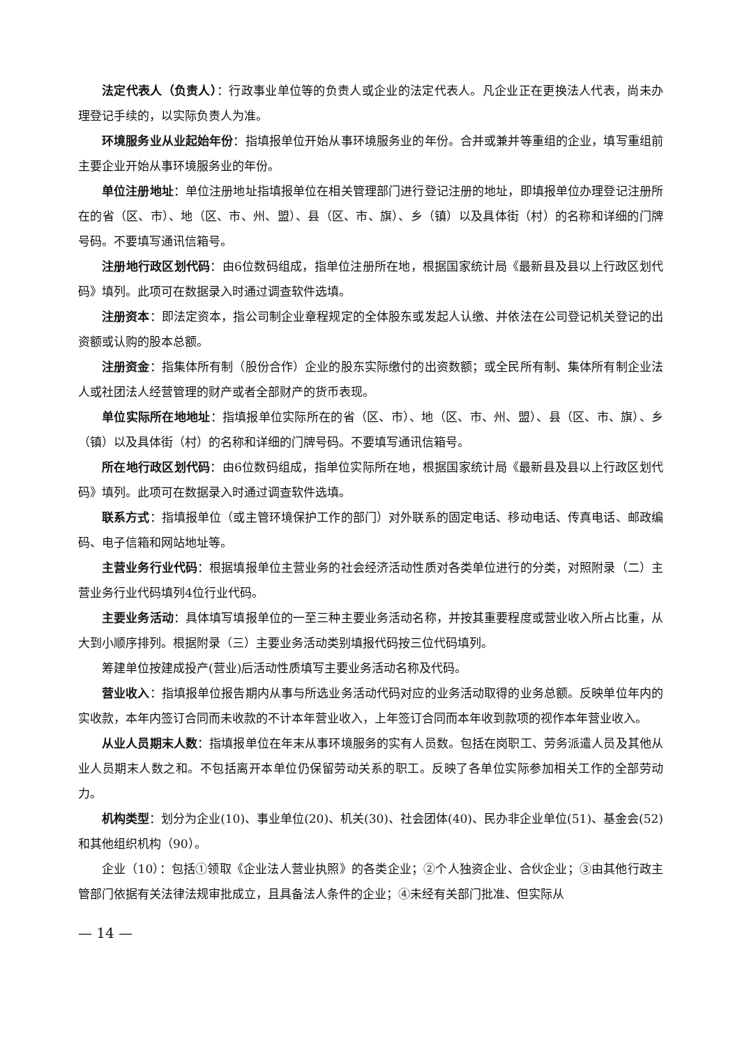法定代表人（负责人）：行政事业单位等的负责人或企业的法定代表人。凡企业正在更换法人代表，尚未办理登记手续的，以实际负责人为准。
环境服务业从业起始年份：指填报单位开始从事环境服务业的年份。合并或兼并等重组的企业，填写重组前主要企业开始从事环境服务业的年份。
单位注册地址：单位注册地址指填报单位在相关管理部门进行登记注册的地址，即填报单位办理登记注册所在的省（区、市）、地（区、市、州、盟）、县（区、市、旗）、乡（镇）以及具体街（村）的名称和详细的门牌号码。不要填写通讯信箱号。
注册地行政区划代码：由6位数码组成，指单位注册所在地，根据国家统计局《最新县及县以上行政区划代码》填列。此项可在数据录入时通过调查软件选填。
注册资本：即法定资本，指公司制企业章程规定的全体股东或发起人认缴、并依法在公司登记机关登记的出资额或认购的股本总额。
注册资金：指集体所有制（股份合作）企业的股东实际缴付的出资数额；或全民所有制、集体所有制企业法人或社团法人经营管理的财产或者全部财产的货币表现。
单位实际所在地地址：指填报单位实际所在的省（区、市）、地（区、市、州、盟）、县（区、市、旗）、乡（镇）以及具体街（村）的名称和详细的门牌号码。不要填写通讯信箱号。
所在地行政区划代码：由6位数码组成，指单位实际所在地，根据国家统计局《最新县及县以上行政区划代码》填列。此项可在数据录入时通过调查软件选填。
联系方式：指填报单位（或主管环境保护工作的部门）对外联系的固定电话、移动电话、传真电话、邮政编码、电子信箱和网站地址等。
主营业务行业代码：根据填报单位主营业务的社会经济活动性质对各类单位进行的分类，对照附录（二）主营业务行业代码填列4位行业代码。
主要业务活动：具体填写填报单位的一至三种主要业务活动名称，并按其重要程度或营业收入所占比重，从大到小顺序排列。根据附录（三）主要业务活动类别填报代码按三位代码填列。
筹建单位按建成投产(营业)后活动性质填写主要业务活动名称及代码。
营业收入：指填报单位报告期内从事与所选业务活动代码对应的业务活动取得的业务总额。反映单位年内的实收款，本年内签订合同而未收款的不计本年营业收入，上年签订合同而本年收到款项的视作本年营业收入。
从业人员期末人数：指填报单位在年末从事环境服务的实有人员数。包括在岗职工、劳务派遣人员及其他从业人员期末人数之和。不包括离开本单位仍保留劳动关系的职工。反映了各单位实际参加相关工作的全部劳动力。
机构类型：划分为企业(10)、事业单位(20)、机关(30)、社会团体(40)、民办非企业单位(51)、基金会(52)和其他组织机构（90）。
企业（10）：包括①领取《企业法人营业执照》的各类企业；②个人独资企业、合伙企业；③由其他行政主管部门依据有关法律法规审批成立，且具备法人条件的企业；④未经有关部门批准、但实际从
— 14 —